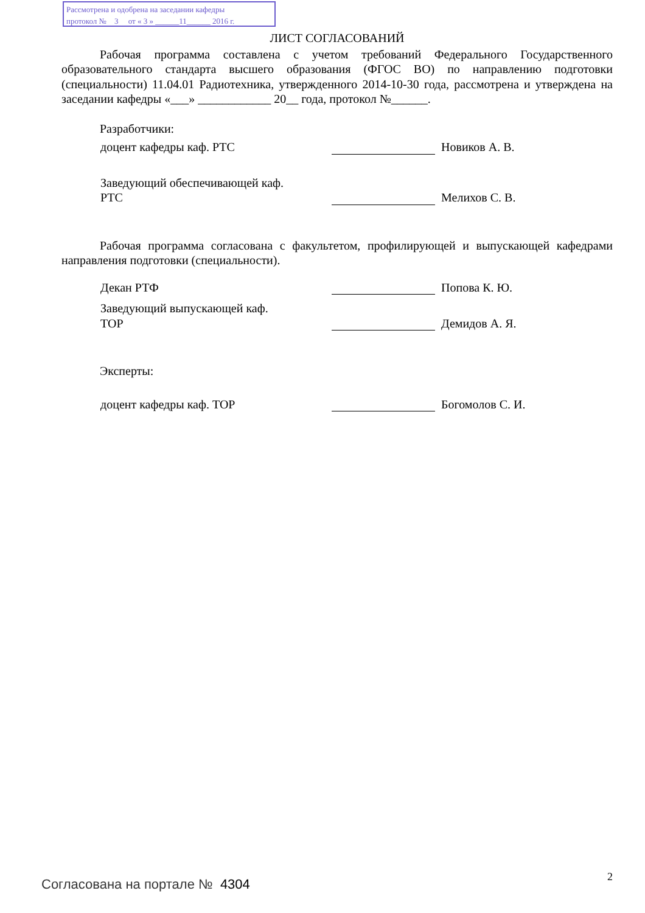Рассмотрена и одобрена на заседании кафедры
протокол № 3 от « 3 » ______11______ 2016 г.
ЛИСТ СОГЛАСОВАНИЙ
Рабочая программа составлена с учетом требований Федерального Государственного образовательного стандарта высшего образования (ФГОС ВО) по направлению подготовки (специальности) 11.04.01 Радиотехника, утвержденного 2014-10-30 года, рассмотрена и утверждена на заседании кафедры «___» ____________ 20__ года, протокол №______.
Разработчики:
доцент кафедры каф. РТС
Новиков А. В.
Заведующий обеспечивающей каф.
РТС
Мелихов С. В.
Рабочая программа согласована с факультетом, профилирующей и выпускающей кафедрами направления подготовки (специальности).
Декан РТФ
Попова К. Ю.
Заведующий выпускающей каф.
ТОР
Демидов А. Я.
Эксперты:
доцент кафедры каф. ТОР
Богомолов С. И.
Согласована на портале № 4304 2